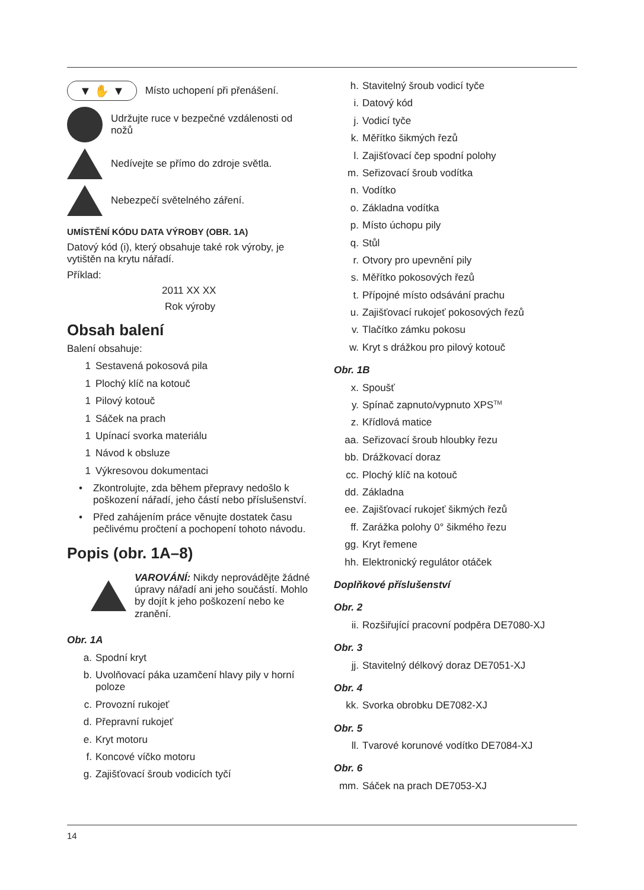▼ ✋ ▼ Místo uchopení při přenášení.
Udržujte ruce v bezpečné vzdálenosti od nožů
Nedívejte se přímo do zdroje světla.
Nebezpečí světelného záření.
UMÍSTĚNÍ KÓDU DATA VÝROBY (OBR. 1A)
Datový kód (i), který obsahuje také rok výroby, je vytištěn na krytu nářadí.
Příklad:
2011 XX XX
Rok výroby
Obsah balení
Balení obsahuje:
1 Sestavená pokosová pila
1 Plochý klíč na kotouč
1 Pilový kotouč
1 Sáček na prach
1 Upínací svorka materiálu
1 Návod k obsluze
1 Výkresovou dokumentaci
• Zkontrolujte, zda během přepravy nedošlo k poškození nářadí, jeho částí nebo příslušenství.
• Před zahájením práce věnujte dostatek času pečlivému pročtení a pochopení tohoto návodu.
Popis (obr. 1A–8)
VAROVÁNÍ: Nikdy neprovádějte žádné úpravy nářadí ani jeho součástí. Mohlo by dojít k jeho poškození nebo ke zranění.
Obr. 1A
a. Spodní kryt
b. Uvolňovací páka uzamčení hlavy pily v horní poloze
c. Provozní rukojeť
d. Přepravní rukojeť
e. Kryt motoru
f. Koncové víčko motoru
g. Zajišťovací šroub vodicích tyčí
h. Stavitelný šroub vodicí tyče
i. Datový kód
j. Vodicí tyče
k. Měřítko šikmých řezů
l. Zajišťovací čep spodní polohy
m. Seřizovací šroub vodítka
n. Vodítko
o. Základna vodítka
p. Místo úchopu pily
q. Stůl
r. Otvory pro upevnění pily
s. Měřítko pokosových řezů
t. Přípojné místo odsávání prachu
u. Zajišťovací rukojeť pokosových řezů
v. Tlačítko zámku pokosu
w. Kryt s drážkou pro pilový kotouč
Obr. 1B
x. Spoušť
y. Spínač zapnuto/vypnuto XPS<sup>TM</sup>
z. Křídlová matice
aa. Seřizovací šroub hloubky řezu
bb. Drážkovací doraz
cc. Plochý klíč na kotouč
dd. Základna
ee. Zajišťovací rukojeť šikmých řezů
ff. Zarážka polohy 0° šikmého řezu
gg. Kryt řemene
hh. Elektronický regulátor otáček
Doplňkové příslušenství
Obr. 2
ii. Rozšiřující pracovní podpěra DE7080-XJ
Obr. 3
jj. Stavitelný délkový doraz DE7051-XJ
Obr. 4
kk. Svorka obrobku DE7082-XJ
Obr. 5
ll. Tvarové korunové vodítko DE7084-XJ
Obr. 6
mm. Sáček na prach DE7053-XJ
14